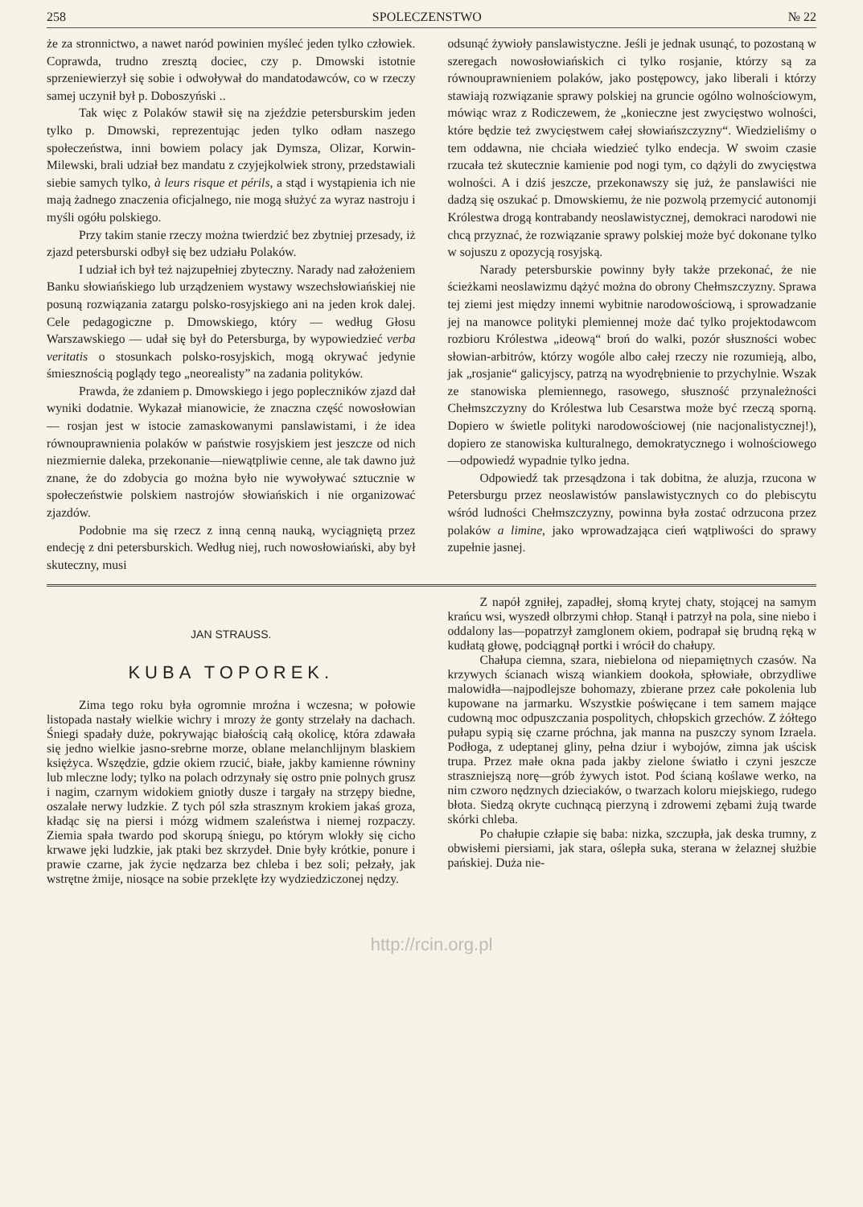258 SPOLECZENSTWO № 22
że za stronnictwo, a nawet naród powinien myśleć jeden tylko człowiek. Coprawda, trudno zresztą dociec, czy p. Dmowski istotnie sprzeniewierzył się sobie i odwoływał do mandatodawców, co w rzeczy samej uczynił był p. Doboszyński ..
Tak więc z Polaków stawił się na zjeździe petersburskim jeden tylko p. Dmowski, reprezentując jeden tylko odłam naszego społeczeństwa, inni bowiem polacy jak Dymsza, Olizar, Korwin-Milewski, brali udział bez mandatu z czyjejkolwiek strony, przedstawiali siebie samych tylko, à leurs risque et périls, a stąd i wystąpienia ich nie mają żadnego znaczenia oficjalnego, nie mogą służyć za wyraz nastroju i myśli ogółu polskiego.
Przy takim stanie rzeczy można twierdzić bez zbytniej przesady, iż zjazd petersburski odbył się bez udziału Polaków.
I udział ich był też najzupełniej zbyteczny. Narady nad założeniem Banku słowiańskiego lub urządzeniem wystawy wszechsłowiańskiej nie posuną rozwiązania zatargu polsko-rosyjskiego ani na jeden krok dalej. Cele pedagogiczne p. Dmowskiego, który — według Głosu Warszawskiego — udał się był do Petersburga, by wypowiedzieć verba veritatis o stosunkach polsko-rosyjskich, mogą okrywać jedynie śmiesznością poglądy tego „neorealisty” na zadania polityków.
Prawda, że zdaniem p. Dmowskiego i jego popleczników zjazd dał wyniki dodatnie. Wykazał mianowicie, że znaczna część nowosłowian — rosjan jest w istocie zamaskowanymi panslawistami, i że idea równouprawnienia polaków w państwie rosyjskiem jest jeszcze od nich niezmiernie daleka, przekonanie—niewątpliwie cenne, ale tak dawno już znane, że do zdobycia go można było nie wywoływać sztucznie w społeczeństwie polskiem nastrojów słowiańskich i nie organizować zjazdów.
Podobnie ma się rzecz z inną cenną nauką, wyciągniętą przez endecję z dni petersburskich. Według niej, ruch nowosłowiański, aby był skuteczny, musi
odsunąć żywioły panslawistyczne. Jeśli je jednak usunąć, to pozostaną w szeregach nowosłowiańskich ci tylko rosjanie, którzy są za równouprawnieniem polaków, jako postępowcy, jako liberali i którzy stawiają rozwiązanie sprawy polskiej na gruncie ogólno wolnościowym, mówiąc wraz z Rodiczewem, że „konieczne jest zwycięstwo wolności, które będzie też zwycięstwem całej słowiańszczyzny“. Wiedzieliśmy o tem oddawna, nie chciała wiedzieć tylko endecja. W swoim czasie rzucała też skutecznie kamienie pod nogi tym, co dążyli do zwycięstwa wolności. A i dziś jeszcze, przekonawszy się już, że panslawiści nie dadzą się oszukać p. Dmowskiemu, że nie pozwolą przemycić autonomji Królestwa drogą kontrabandy neoslawistycznej, demokraci narodowi nie chcą przyznać, że rozwiązanie sprawy polskiej może być dokonane tylko w sojuszu z opozycją rosyjską.
Narady petersburskie powinny były także przekonać, że nie ścieżkami neoslawizmu dążyć można do obrony Chełmszczyzny. Sprawa tej ziemi jest między innemi wybitnie narodowościową, i sprowadzanie jej na manowce polityki plemiennej może dać tylko projektodawcom rozbioru Królestwa „ideową“ broń do walki, pozór słuszności wobec słowian-arbitrów, którzy wogóle albo całej rzeczy nie rozumieją, albo, jak „rosjanie“ galicyjscy, patrzą na wyodrębnienie to przychylnie. Wszak ze stanowiska plemiennego, rasowego, słuszność przynależności Chełmszczyzny do Królestwa lub Cesarstwa może być rzeczą sporną. Dopiero w świetle polityki narodowościowej (nie nacjonalistycznej!), dopiero ze stanowiska kulturalnego, demokratycznego i wolnościowego—odpowiedź wypadnie tylko jedna.
Odpowiedź tak przesądzona i tak dobitna, że aluzja, rzucona w Petersburgu przez neoslawistów panslawistycznych co do plebiscytu wśród ludności Chełmszczyzny, powinna była zostać odrzucona przez polaków a limine, jako wprowadzająca cień wątpliwości do sprawy zupełnie jasnej.
JAN STRAUSS.
KUBA TOPOREK.
Zima tego roku była ogromnie mroźna i wczesna; w połowie listopada nastały wielkie wichry i mrozy że gonty strzelały na dachach. Śniegi spadały duże, pokrywając białością całą okolicę, która zdawała się jedno wielkie jasno-srebrne morze, oblane melanchlijnym blaskiem księżyca. Wszędzie, gdzie okiem rzucić, białe, jakby kamienne równiny lub mleczne lody; tylko na polach odrzynały się ostro pnie polnych grusz i nagim, czarnym widokiem gniotły dusze i targały na strzępy biedne, oszalałe nerwy ludzkie. Z tych pól szła strasznym krokiem jakaś groza, kładąc się na piersi i mózg widmem szaleństwa i niemej rozpaczy. Ziemia spała twardo pod skorupą śniegu, po którym wlokły się cicho krwawe jęki ludzkie, jak ptaki bez skrzydeł. Dnie były krótkie, ponure i prawie czarne, jak życie nędzarza bez chleba i bez soli; pełzały, jak wstrętne żmije, niosące na sobie przeklęte łzy wydziedziczonej nędzy.
Z napół zgniłej, zapadłej, słomą krytej chaty, stojącej na samym krańcu wsi, wyszedł olbrzymi chłop. Stanął i patrzył na pola, sine niebo i oddalony las—popatrzył zamglonem okiem, podrapał się brudną ręką w kudłatą głowę, podciągnął portki i wrócił do chałupy.
Chałupa ciemna, szara, niebielona od niepamiętnych czasów. Na krzywych ścianach wiszą wiankiem dookoła, spłowiałe, obrzydliwe malowidła—najpodlejsze bohomazy, zbierane przez całe pokolenia lub kupowane na jarmarku. Wszystkie poświęcane i tem samem mające cudowną moc odpuszczania pospolitych, chłopskich grzechów. Z żółtego pułapu sypią się czarne próchna, jak manna na puszczy synom Izraela. Podłoga, z udeptanej gliny, pełna dziur i wybojów, zimna jak uścisk trupa. Przez małe okna pada jakby zielone światło i czyni jeszcze straszniejszą norę—grób żywych istot. Pod ścianą koślawe werko, na nim czworo nędznych dzieciaków, o twarzach koloru miejskiego, rudego błota. Siedzą okryte cuchnącą pierzyną i zdrowemi zębami żują twarde skórki chleba.
Po chałupie człapie się baba: nizka, szczupła, jak deska trumny, z obwisłemi piersiami, jak stara, oślepła suka, sterana w żelaznej służbie pańskiej. Duża nie-
http://rcin.org.pl